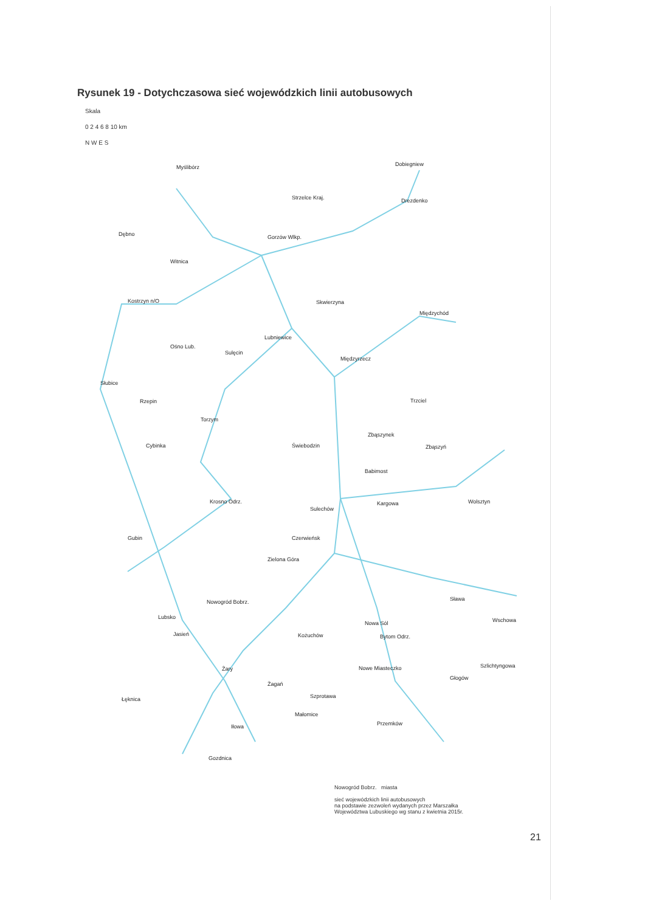Rysunek 19 - Dotychczasowa sieć wojewódzkich linii autobusowych
Skala
0 2 4 6 8 10 km
N W E S
Myślibórz
Strzelce Kraj.
Dobiegniew
Drezdenko
Dębno Gorzów Wlkp.
Witnica
Kostrzyn n/O Skwierzyna
Międzychód
Lubniewice
Ośno Lub.
Sulęcin
Międzyrzecz
Słubice
Rzepin Trzciel
Torzym
Zbąszynek
Zbąszyń Cybinka Świebodzin
Babimost
Krosno Odrz. Kargowa Wolsztyn
Sulechów
Gubin Czerwieńsk
Zielona Góra
Sława Nowogród Bobrz.
Lubsko Wschowa Nowa Sól
Kożuchów Bytom Odrz. Jasień
Szlichtyngowa Żary Nowe Miasteczko
Głogów
Żagań
Łęknica Szprotawa
Małomice
Przemków Iłowa
Gozdnica
Nowogród Bobrz. miasta
sieć wojewódzkich linii autobusowych
na podstawie zezwoleń wydanych przez Marszałka
Województwa Lubuskiego wg stanu z kwietnia 2015r.
21